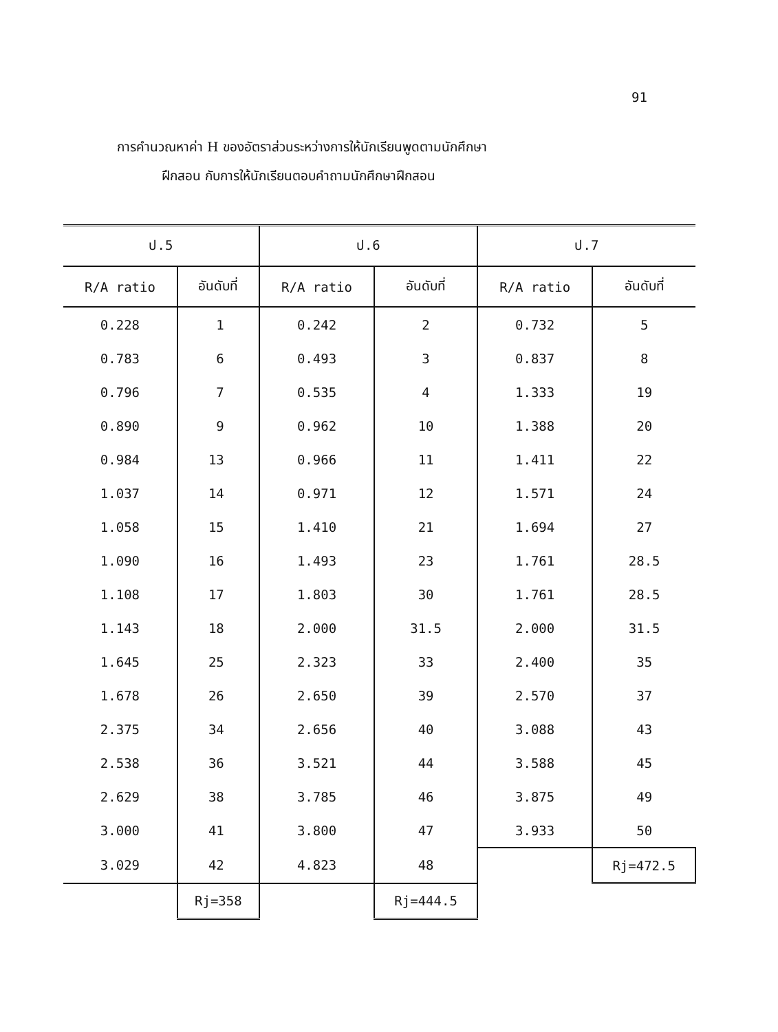91
การคำนวณหาค่า H ของอัตราส่วนระหว่างการให้นักเรียนพูดตามนักศึกษา
ฝึกสอน กับการให้นักเรียนตอบคำถามนักศึกษาฝึกสอน
| ป.5 | | ป.6 | | ป.7 | |
| --- | --- | --- | --- | --- | --- |
| R/A ratio | อันดับที่ | R/A ratio | อันดับที่ | R/A ratio | อันดับที่ |
| 0.228 | 1 | 0.242 | 2 | 0.732 | 5 |
| 0.783 | 6 | 0.493 | 3 | 0.837 | 8 |
| 0.796 | 7 | 0.535 | 4 | 1.333 | 19 |
| 0.890 | 9 | 0.962 | 10 | 1.388 | 20 |
| 0.984 | 13 | 0.966 | 11 | 1.411 | 22 |
| 1.037 | 14 | 0.971 | 12 | 1.571 | 24 |
| 1.058 | 15 | 1.410 | 21 | 1.694 | 27 |
| 1.090 | 16 | 1.493 | 23 | 1.761 | 28.5 |
| 1.108 | 17 | 1.803 | 30 | 1.761 | 28.5 |
| 1.143 | 18 | 2.000 | 31.5 | 2.000 | 31.5 |
| 1.645 | 25 | 2.323 | 33 | 2.400 | 35 |
| 1.678 | 26 | 2.650 | 39 | 2.570 | 37 |
| 2.375 | 34 | 2.656 | 40 | 3.088 | 43 |
| 2.538 | 36 | 3.521 | 44 | 3.588 | 45 |
| 2.629 | 38 | 3.785 | 46 | 3.875 | 49 |
| 3.000 | 41 | 3.800 | 47 | 3.933 | 50 |
| 3.029 | 42 | 4.823 | 48 | | Rj=472.5 |
| | Rj=358 | | Rj=444.5 | | |